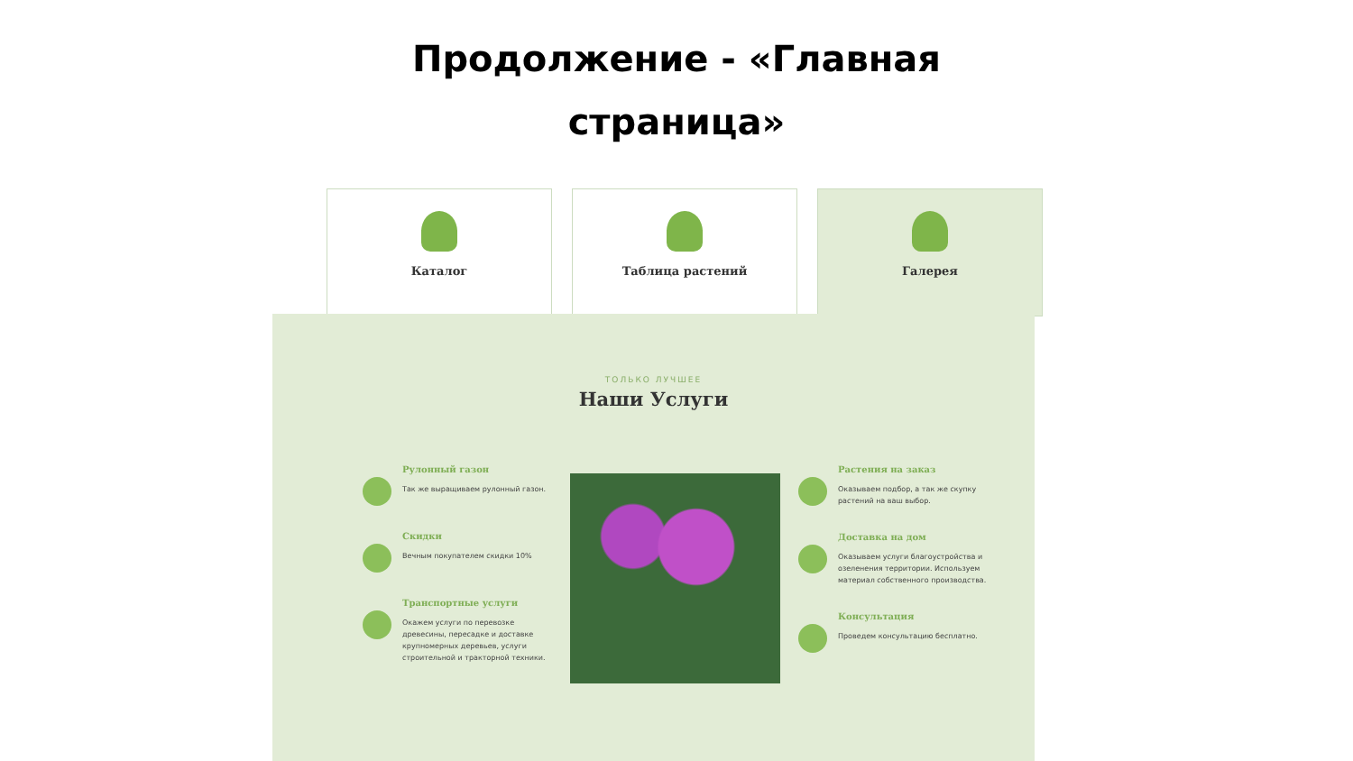Продолжение - «Главная
страница»
Каталог Таблица растений Галерея
ТОЛЬКО ЛУЧШЕЕ
Наши Услуги
Рулонный газон
Так же выращиваем рулонный газон.
Скидки
Вечным покупателем скидки 10%
Транспортные услуги
Окажем услуги по перевозке древесины, пересадке и доставке крупномерных деревьев, услуги строительной и тракторной техники.
Растения на заказ
Оказываем подбор, а так же скупку растений на ваш выбор.
Доставка на дом
Оказываем услуги благоустройства и озеленения территории. Используем материал собственного производства.
Консультация
Проведем консультацию бесплатно.